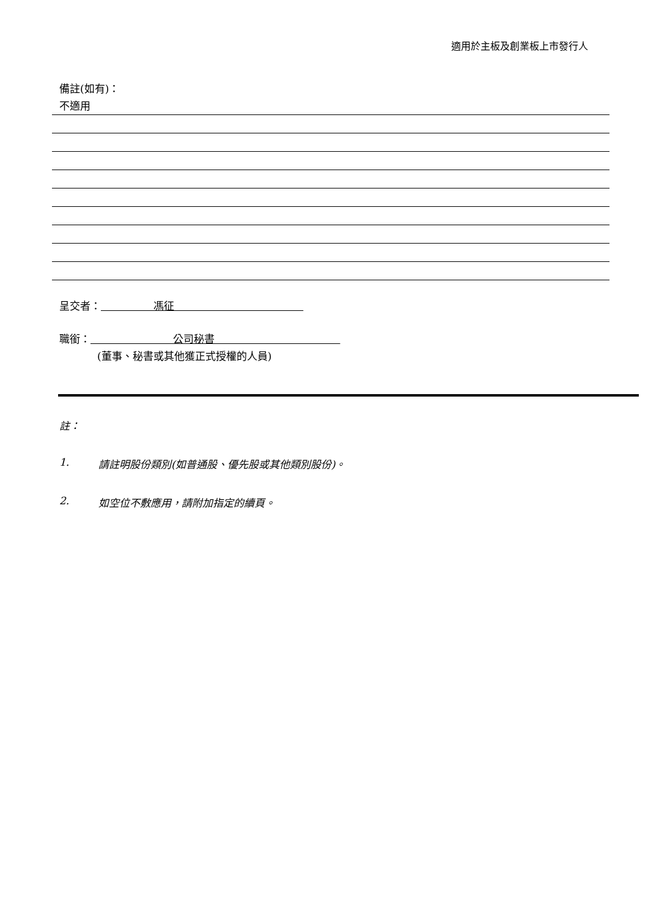適用於主板及創業板上市發行人
備註(如有)：
不適用
呈交者： 馮征
職銜： 公司秘書
(董事、秘書或其他獲正式授權的人員)
註：
1. 請註明股份類別(如普通股、優先股或其他類別股份)。
2. 如空位不敷應用，請附加指定的續頁。